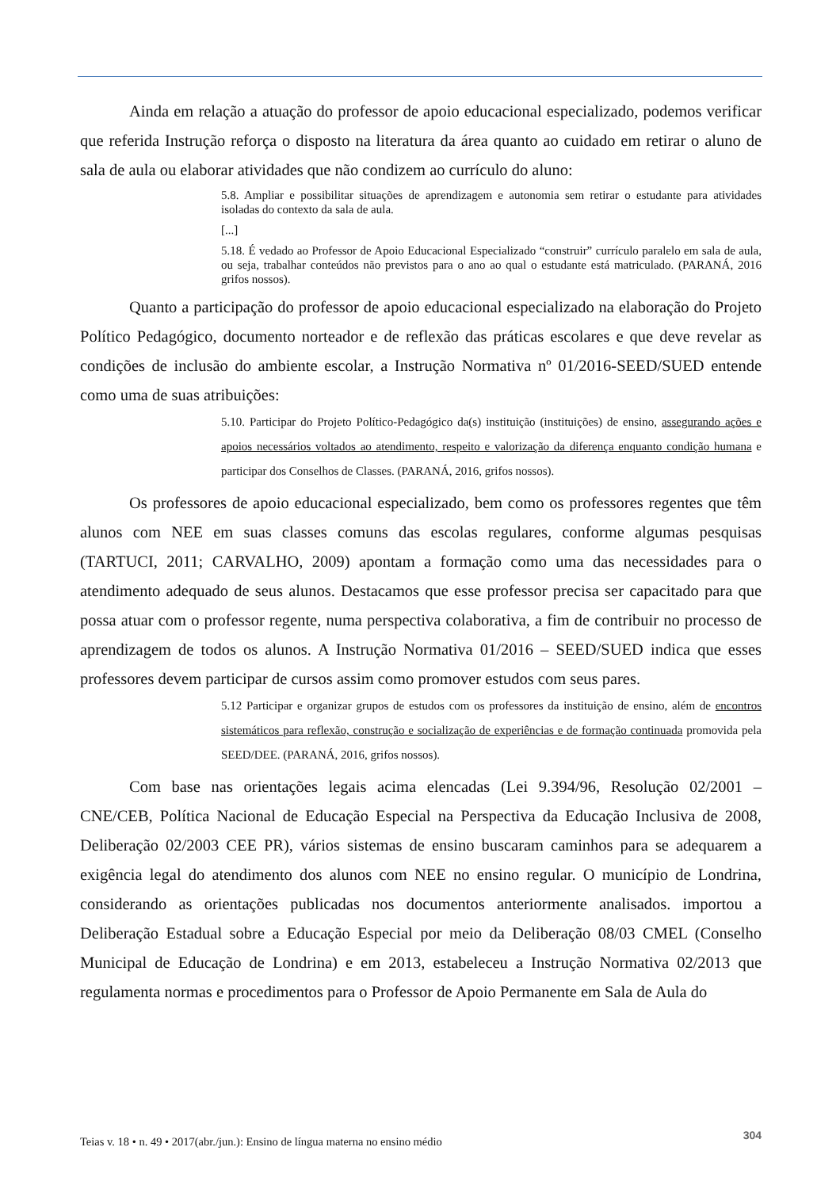Ainda em relação a atuação do professor de apoio educacional especializado, podemos verificar que referida Instrução reforça o disposto na literatura da área quanto ao cuidado em retirar o aluno de sala de aula ou elaborar atividades que não condizem ao currículo do aluno:
5.8. Ampliar e possibilitar situações de aprendizagem e autonomia sem retirar o estudante para atividades isoladas do contexto da sala de aula.
[...]
5.18. É vedado ao Professor de Apoio Educacional Especializado “construir” currículo paralelo em sala de aula, ou seja, trabalhar conteúdos não previstos para o ano ao qual o estudante está matriculado. (PARANÁ, 2016 grifos nossos).
Quanto a participação do professor de apoio educacional especializado na elaboração do Projeto Político Pedagógico, documento norteador e de reflexão das práticas escolares e que deve revelar as condições de inclusão do ambiente escolar, a Instrução Normativa nº 01/2016-SEED/SUED entende como uma de suas atribuições:
5.10. Participar do Projeto Político-Pedagógico da(s) instituição (instituições) de ensino, assegurando ações e apoios necessários voltados ao atendimento, respeito e valorização da diferença enquanto condição humana e participar dos Conselhos de Classes. (PARANÁ, 2016, grifos nossos).
Os professores de apoio educacional especializado, bem como os professores regentes que têm alunos com NEE em suas classes comuns das escolas regulares, conforme algumas pesquisas (TARTUCI, 2011; CARVALHO, 2009) apontam a formação como uma das necessidades para o atendimento adequado de seus alunos. Destacamos que esse professor precisa ser capacitado para que possa atuar com o professor regente, numa perspectiva colaborativa, a fim de contribuir no processo de aprendizagem de todos os alunos. A Instrução Normativa 01/2016 – SEED/SUED indica que esses professores devem participar de cursos assim como promover estudos com seus pares.
5.12 Participar e organizar grupos de estudos com os professores da instituição de ensino, além de encontros sistemáticos para reflexão, construção e socialização de experiências e de formação continuada promovida pela SEED/DEE. (PARANÁ, 2016, grifos nossos).
Com base nas orientações legais acima elencadas (Lei 9.394/96, Resolução 02/2001 – CNE/CEB, Política Nacional de Educação Especial na Perspectiva da Educação Inclusiva de 2008, Deliberação 02/2003 CEE PR), vários sistemas de ensino buscaram caminhos para se adequarem a exigência legal do atendimento dos alunos com NEE no ensino regular. O município de Londrina, considerando as orientações publicadas nos documentos anteriormente analisados. importou a Deliberação Estadual sobre a Educação Especial por meio da Deliberação 08/03 CMEL (Conselho Municipal de Educação de Londrina) e em 2013, estabeleceu a Instrução Normativa 02/2013 que regulamenta normas e procedimentos para o Professor de Apoio Permanente em Sala de Aula do
Teias v. 18 • n. 49 • 2017(abr./jun.): Ensino de língua materna no ensino médio 304